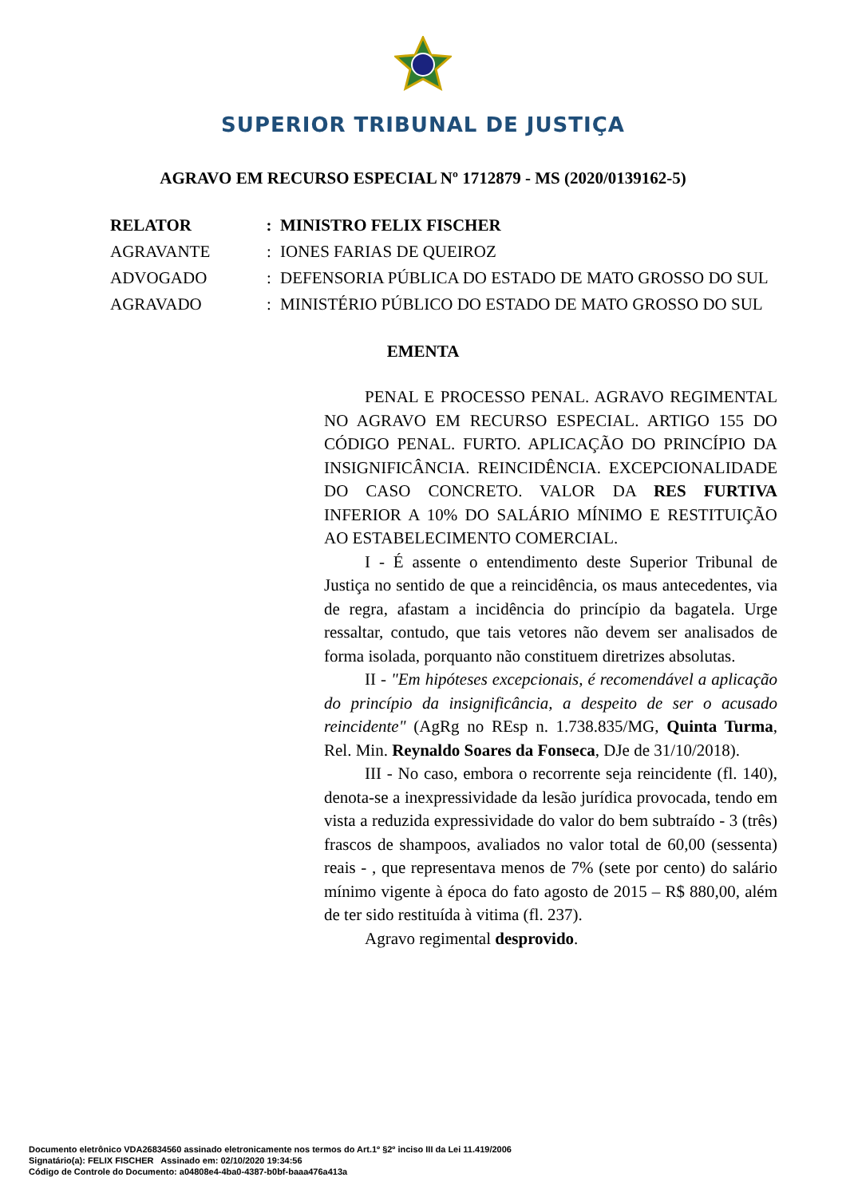SUPERIOR TRIBUNAL DE JUSTIÇA
AGRAVO EM RECURSO ESPECIAL Nº 1712879 - MS (2020/0139162-5)
| RELATOR | : | MINISTRO FELIX FISCHER |
| AGRAVANTE | : | IONES FARIAS DE QUEIROZ |
| ADVOGADO | : | DEFENSORIA PÚBLICA DO ESTADO DE MATO GROSSO DO SUL |
| AGRAVADO | : | MINISTÉRIO PÚBLICO DO ESTADO DE MATO GROSSO DO SUL |
EMENTA
PENAL E PROCESSO PENAL. AGRAVO REGIMENTAL NO AGRAVO EM RECURSO ESPECIAL. ARTIGO 155 DO CÓDIGO PENAL. FURTO. APLICAÇÃO DO PRINCÍPIO DA INSIGNIFICÂNCIA. REINCIDÊNCIA. EXCEPCIONALIDADE DO CASO CONCRETO. VALOR DA RES FURTIVA INFERIOR A 10% DO SALÁRIO MÍNIMO E RESTITUIÇÃO AO ESTABELECIMENTO COMERCIAL.
I - É assente o entendimento deste Superior Tribunal de Justiça no sentido de que a reincidência, os maus antecedentes, via de regra, afastam a incidência do princípio da bagatela. Urge ressaltar, contudo, que tais vetores não devem ser analisados de forma isolada, porquanto não constituem diretrizes absolutas.
II - "Em hipóteses excepcionais, é recomendável a aplicação do princípio da insignificância, a despeito de ser o acusado reincidente" (AgRg no REsp n. 1.738.835/MG, Quinta Turma, Rel. Min. Reynaldo Soares da Fonseca, DJe de 31/10/2018).
III - No caso, embora o recorrente seja reincidente (fl. 140), denota-se a inexpressividade da lesão jurídica provocada, tendo em vista a reduzida expressividade do valor do bem subtraído - 3 (três) frascos de shampoos, avaliados no valor total de 60,00 (sessenta) reais - , que representava menos de 7% (sete por cento) do salário mínimo vigente à época do fato agosto de 2015 – R$ 880,00, além de ter sido restituída à vitima (fl. 237).
Agravo regimental desprovido.
Documento eletrônico VDA26834560 assinado eletronicamente nos termos do Art.1º §2º inciso III da Lei 11.419/2006
Signatário(a): FELIX FISCHER Assinado em: 02/10/2020 19:34:56
Código de Controle do Documento: a04808e4-4ba0-4387-b0bf-baaa476a413a